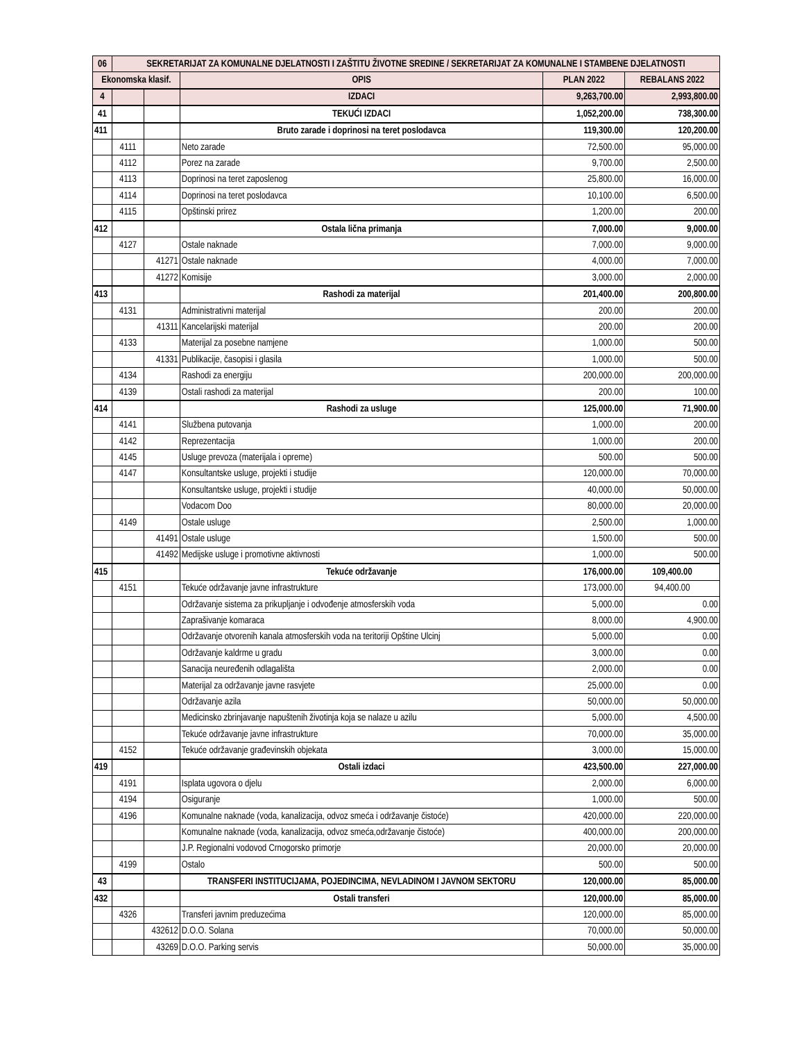| 06 | SEKRETARIJAT ZA KOMUNALNE DJELATNOSTI I ZAŠTITU ŽIVOTNE SREDINE / SEKRETARIJAT ZA KOMUNALNE I STAMBENE DJELATNOSTI | | | | |
| --- | --- | --- | --- | --- | --- |
| Ekonomska klasif. | | | OPIS | PLAN 2022 | REBALANS 2022 |
| 4 | | | IZDACI | 9,263,700.00 | 2,993,800.00 |
| 41 | | | TEKUĆI IZDACI | 1,052,200.00 | 738,300.00 |
| 411 | | | Bruto zarade i doprinosi na teret poslodavca | 119,300.00 | 120,200.00 |
| | 4111 | | Neto zarade | 72,500.00 | 95,000.00 |
| | 4112 | | Porez na zarade | 9,700.00 | 2,500.00 |
| | 4113 | | Doprinosi na teret zaposlenog | 25,800.00 | 16,000.00 |
| | 4114 | | Doprinosi na teret poslodavca | 10,100.00 | 6,500.00 |
| | 4115 | | Opštinski prirez | 1,200.00 | 200.00 |
| 412 | | | Ostala lična primanja | 7,000.00 | 9,000.00 |
| | 4127 | | Ostale naknade | 7,000.00 | 9,000.00 |
| | | 41271 | Ostale naknade | 4,000.00 | 7,000.00 |
| | | 41272 | Komisije | 3,000.00 | 2,000.00 |
| 413 | | | Rashodi za materijal | 201,400.00 | 200,800.00 |
| | 4131 | | Administrativni materijal | 200.00 | 200.00 |
| | | 41311 | Kancelarijski materijal | 200.00 | 200.00 |
| | 4133 | | Materijal za posebne namjene | 1,000.00 | 500.00 |
| | | 41331 | Publikacije, časopisi i glasila | 1,000.00 | 500.00 |
| | 4134 | | Rashodi za energiju | 200,000.00 | 200,000.00 |
| | 4139 | | Ostali rashodi za materijal | 200.00 | 100.00 |
| 414 | | | Rashodi za usluge | 125,000.00 | 71,900.00 |
| | 4141 | | Službena putovanja | 1,000.00 | 200.00 |
| | 4142 | | Reprezentacija | 1,000.00 | 200.00 |
| | 4145 | | Usluge prevoza (materijala i opreme) | 500.00 | 500.00 |
| | 4147 | | Konsultantske usluge, projekti i studije | 120,000.00 | 70,000.00 |
| | | | Konsultantske usluge, projekti i studije | 40,000.00 | 50,000.00 |
| | | | Vodacom Doo | 80,000.00 | 20,000.00 |
| | 4149 | | Ostale usluge | 2,500.00 | 1,000.00 |
| | | 41491 | Ostale usluge | 1,500.00 | 500.00 |
| | | 41492 | Medijske usluge i promotivne aktivnosti | 1,000.00 | 500.00 |
| 415 | | | Tekuće održavanje | 176,000.00 | 109,400.00 |
| | 4151 | | Tekuće održavanje javne infrastrukture | 173,000.00 | 94,400.00 |
| | | | Održavanje sistema za prikupljanje i odvođenje atmosferskih voda | 5,000.00 | 0.00 |
| | | | Zaprašivanje komaraca | 8,000.00 | 4,900.00 |
| | | | Održavanje otvorenih kanala atmosferskih voda na teritoriji Opštine Ulcinj | 5,000.00 | 0.00 |
| | | | Održavanje kaldrme u gradu | 3,000.00 | 0.00 |
| | | | Sanacija neuređenih odlagališta | 2,000.00 | 0.00 |
| | | | Materijal za održavanje javne rasvjete | 25,000.00 | 0.00 |
| | | | Održavanje azila | 50,000.00 | 50,000.00 |
| | | | Medicinsko zbrinjavanje napuštenih životinja koja se nalaze u azilu | 5,000.00 | 4,500.00 |
| | | | Tekuće održavanje javne infrastrukture | 70,000.00 | 35,000.00 |
| | 4152 | | Tekuće održavanje građevinskih objekata | 3,000.00 | 15,000.00 |
| 419 | | | Ostali izdaci | 423,500.00 | 227,000.00 |
| | 4191 | | Isplata ugovora o djelu | 2,000.00 | 6,000.00 |
| | 4194 | | Osiguranje | 1,000.00 | 500.00 |
| | 4196 | | Komunalne naknade (voda, kanalizacija, odvoz smeća i održavanje čistoće) | 420,000.00 | 220,000.00 |
| | | | Komunalne naknade (voda, kanalizacija, odvoz smeća,održavanje čistoće) | 400,000.00 | 200,000.00 |
| | | | J.P. Regionalni vodovod Crnogorsko primorje | 20,000.00 | 20,000.00 |
| | 4199 | | Ostalo | 500.00 | 500.00 |
| 43 | | | TRANSFERI INSTITUCIJAMA, POJEDINCIMA, NEVLADINOM I JAVNOM SEKTORU | 120,000.00 | 85,000.00 |
| 432 | | | Ostali transferi | 120,000.00 | 85,000.00 |
| | 4326 | | Transferi javnim preduzećima | 120,000.00 | 85,000.00 |
| | | 432612 | D.O.O. Solana | 70,000.00 | 50,000.00 |
| | | 43269 | D.O.O. Parking servis | 50,000.00 | 35,000.00 |